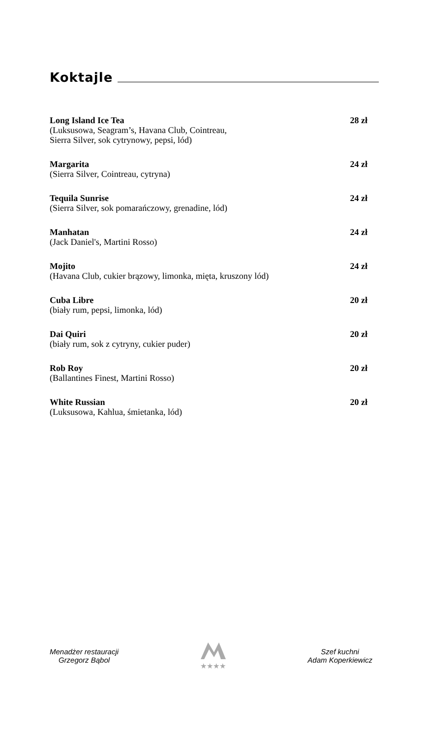Koktajle
Long Island Ice Tea 28 zł
(Luksusowa, Seagram’s, Havana Club, Cointreau,
Sierra Silver, sok cytrynowy, pepsi, lód)
Margarita 24 zł
(Sierra Silver, Cointreau, cytryna)
Tequila Sunrise 24 zł
(Sierra Silver, sok pomarańczowy, grenadine, lód)
Manhatan 24 zł
(Jack Daniel's, Martini Rosso)
Mojito 24 zł
(Havana Club, cukier brązowy, limonka, mięta, kruszony lód)
Cuba Libre 20 zł
(biały rum, pepsi, limonka, lód)
Dai Quiri 20 zł
(biały rum, sok z cytryny, cukier puder)
Rob Roy 20 zł
(Ballantines Finest, Martini Rosso)
White Russian 20 zł
(Luksusowa, Kahlua, śmietanka, lód)
Menadżer restauracji
Grzegorz Bąbol
★★★★
Szef kuchni
Adam Koperkiewicz